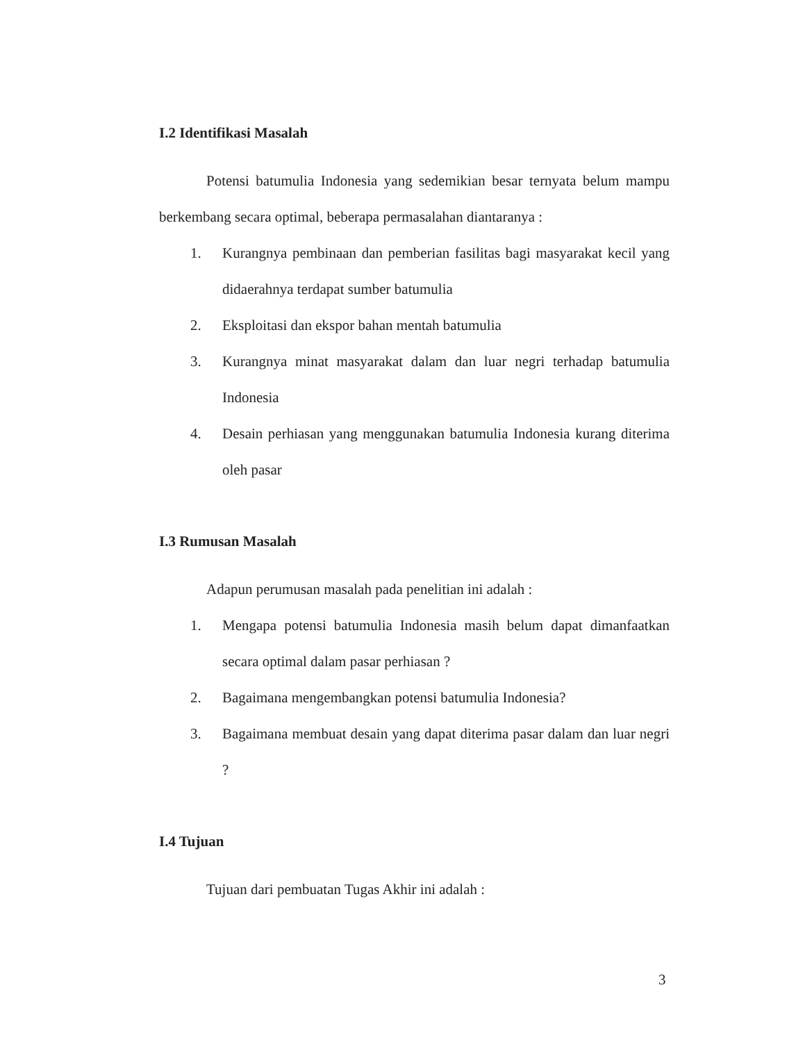I.2 Identifikasi Masalah
Potensi batumulia Indonesia yang sedemikian besar ternyata belum mampu berkembang secara optimal, beberapa permasalahan diantaranya :
1. Kurangnya pembinaan dan pemberian fasilitas bagi masyarakat kecil yang didaerahnya terdapat sumber batumulia
2. Eksploitasi dan ekspor bahan mentah batumulia
3. Kurangnya minat masyarakat dalam dan luar negri terhadap batumulia Indonesia
4. Desain perhiasan yang menggunakan batumulia Indonesia kurang diterima oleh pasar
I.3 Rumusan Masalah
Adapun perumusan masalah pada penelitian ini adalah :
1. Mengapa potensi batumulia Indonesia masih belum dapat dimanfaatkan secara optimal dalam pasar perhiasan ?
2. Bagaimana mengembangkan potensi batumulia Indonesia?
3. Bagaimana membuat desain yang dapat diterima pasar dalam dan luar negri ?
I.4 Tujuan
Tujuan dari pembuatan Tugas Akhir ini adalah :
3